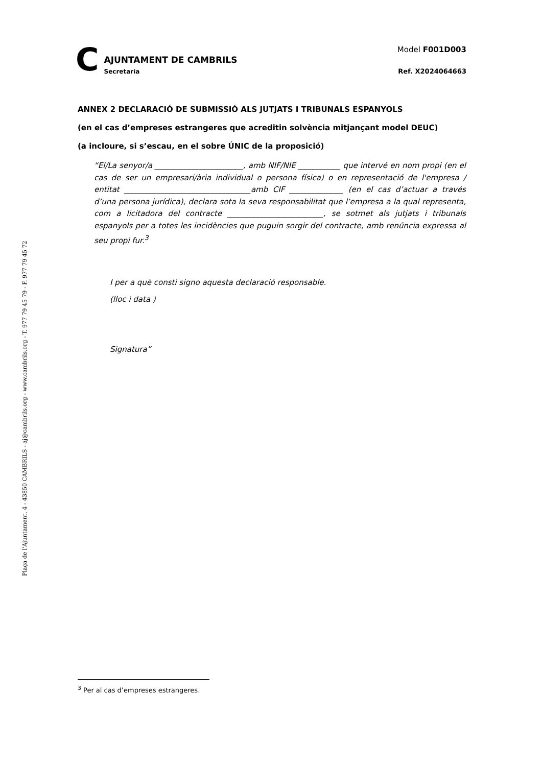Plaça de l'Ajuntament, 4 - 43850 CAMBRILS - aj@cambrils.org - www.cambrils.org - T. 977 79 45 79 - F. 977 79 45 72
C
AJUNTAMENT DE CAMBRILS
Secretaria
Model F001D003
Ref. X2024064663
ANNEX 2 DECLARACIÓ DE SUBMISSIÓ ALS JUTJATS I TRIBUNALS ESPANYOLS
(en el cas d’empreses estrangeres que acreditin solvència mitjançant model DEUC)
(a incloure, si s’escau, en el sobre ÚNIC de la proposició)
“El/La senyor/a _______________________, amb NIF/NIE ___________ que intervé en nom propi (en el cas de ser un empresari/ària individual o persona física) o en representació de l'empresa / entitat _________________________________amb CIF ______________ (en el cas d’actuar a través d’una persona jurídica), declara sota la seva responsabilitat que l’empresa a la qual representa, com a licitadora del contracte _________________________, se sotmet als jutjats i tribunals espanyols per a totes les incidències que puguin sorgir del contracte, amb renúncia expressa al seu propi fur.<sup>3</sup>
I per a què consti signo aquesta declaració responsable.
(lloc i data )
Signatura”
<sup>3</sup> Per al cas d’empreses estrangeres.